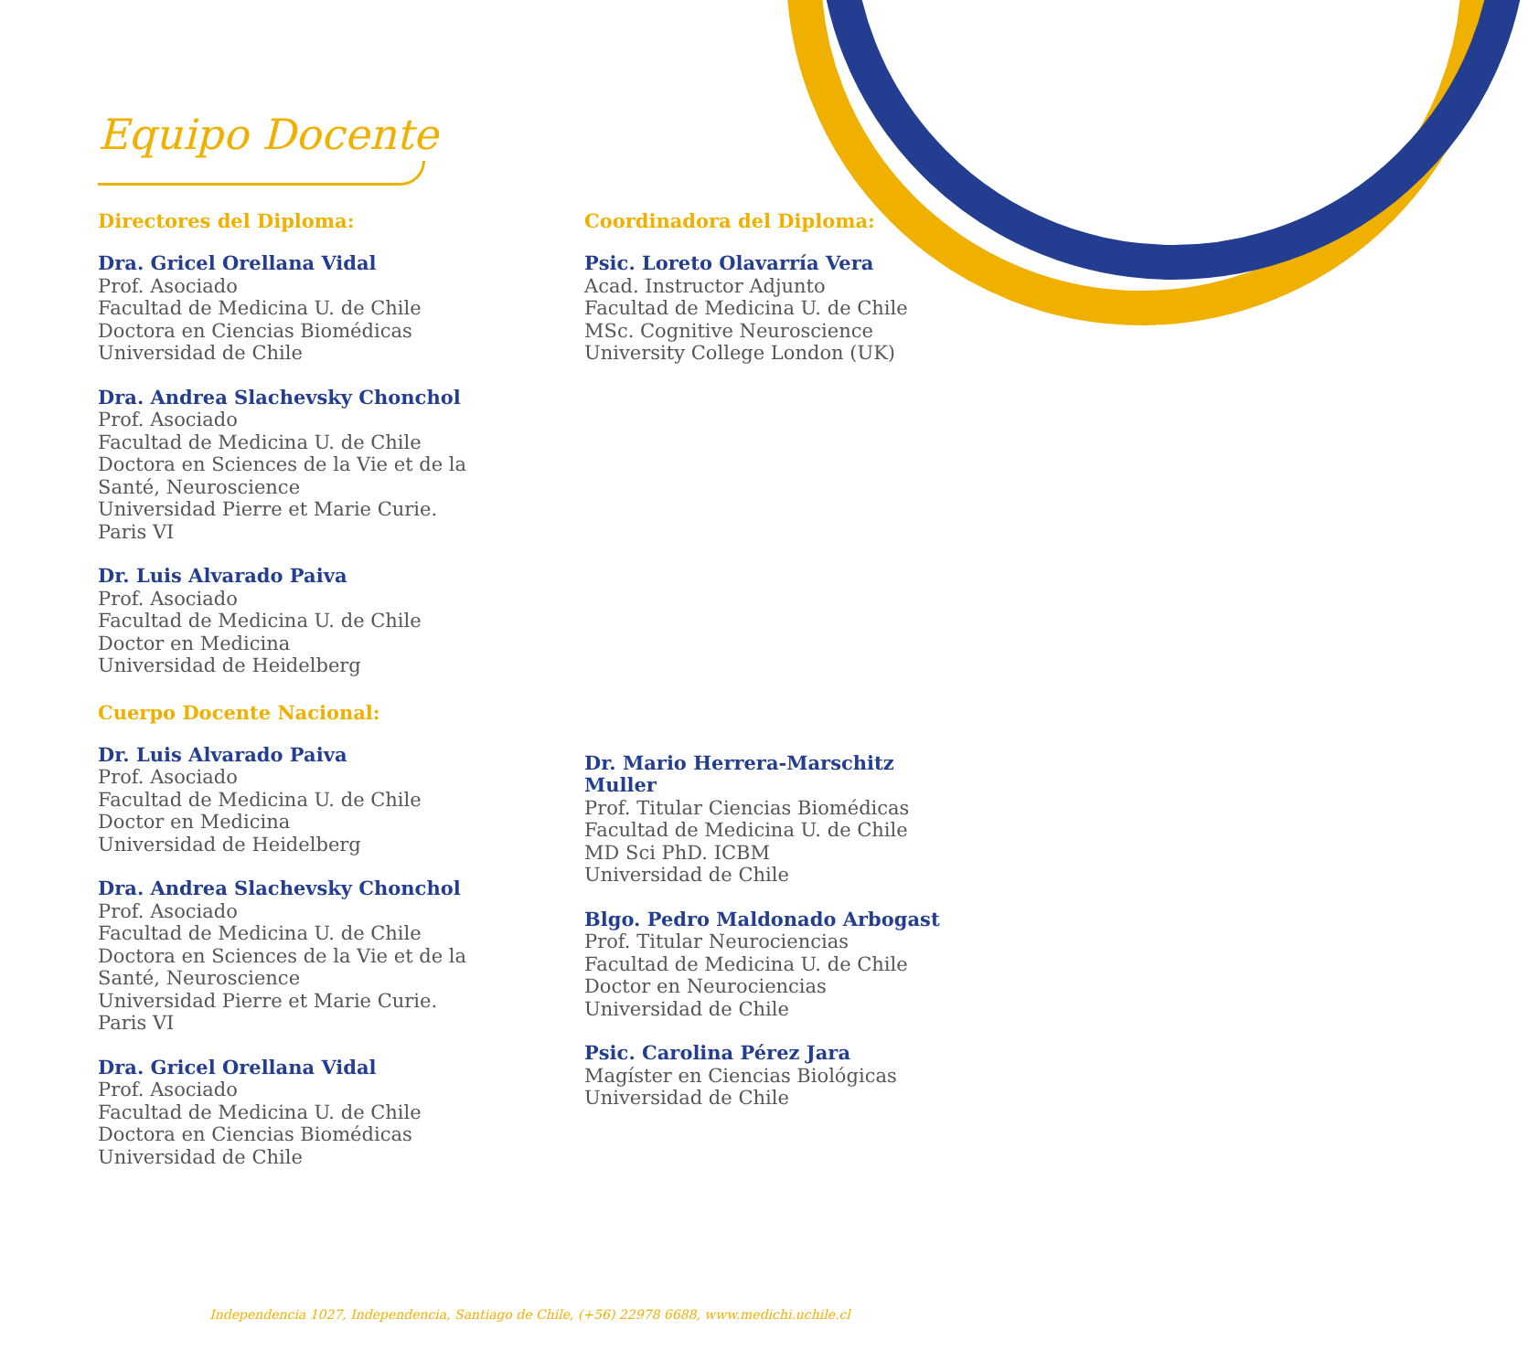Equipo Docente
Directores del Diploma:
Dra. Gricel Orellana Vidal
Prof. Asociado
Facultad de Medicina U. de Chile
Doctora en Ciencias Biomédicas
Universidad de Chile
Dra. Andrea Slachevsky Chonchol
Prof. Asociado
Facultad de Medicina U. de Chile
Doctora en Sciences de la Vie et de la
Santé, Neuroscience
Universidad Pierre et Marie Curie.
Paris VI
Dr. Luis Alvarado Paiva
Prof. Asociado
Facultad de Medicina U. de Chile
Doctor en Medicina
Universidad de Heidelberg
Cuerpo Docente Nacional:
Dr. Luis Alvarado Paiva
Prof. Asociado
Facultad de Medicina U. de Chile
Doctor en Medicina
Universidad de Heidelberg
Dra. Andrea Slachevsky Chonchol
Prof. Asociado
Facultad de Medicina U. de Chile
Doctora en Sciences de la Vie et de la
Santé, Neuroscience
Universidad Pierre et Marie Curie.
Paris VI
Dra. Gricel Orellana Vidal
Prof. Asociado
Facultad de Medicina U. de Chile
Doctora en Ciencias Biomédicas
Universidad de Chile
Coordinadora del Diploma:
Psic. Loreto Olavarría Vera
Acad. Instructor Adjunto
Facultad de Medicina U. de Chile
MSc. Cognitive Neuroscience
University College London (UK)
Dr. Mario Herrera-Marschitz Muller
Prof. Titular Ciencias Biomédicas
Facultad de Medicina U. de Chile
MD Sci PhD. ICBM
Universidad de Chile
Blgo. Pedro Maldonado Arbogast
Prof. Titular Neurociencias
Facultad de Medicina U. de Chile
Doctor en Neurociencias
Universidad de Chile
Psic. Carolina Pérez Jara
Magíster en Ciencias Biológicas
Universidad de Chile
Independencia 1027, Independencia, Santiago de Chile, (+56) 22978 6688, www.medichi.uchile.cl